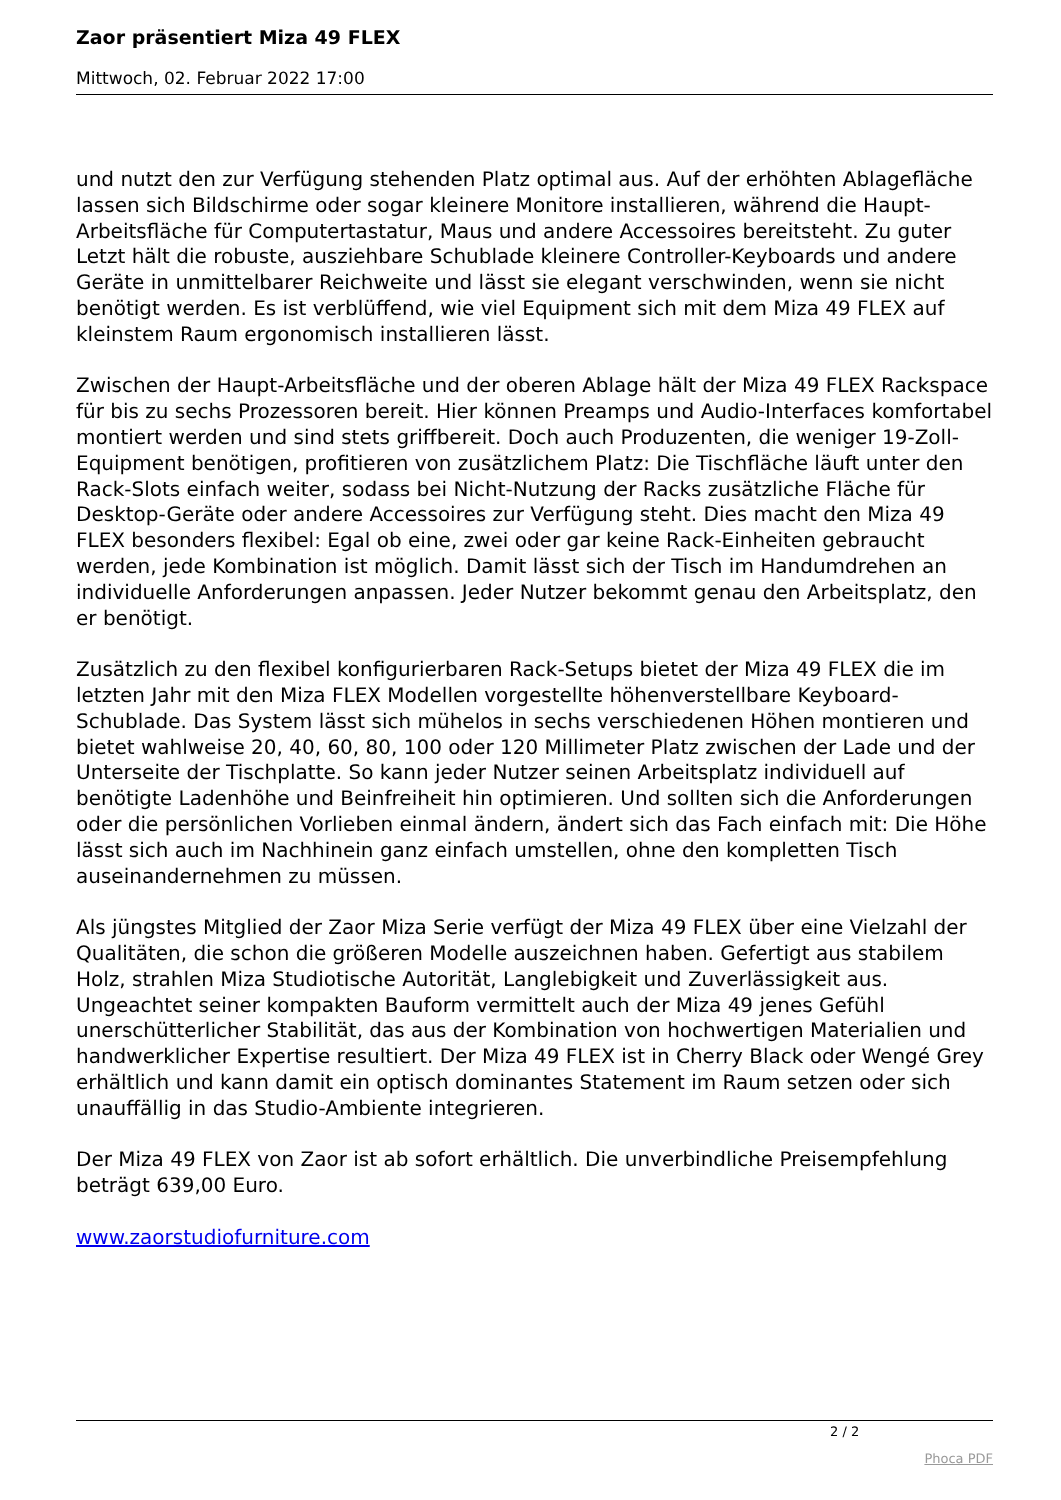Zaor präsentiert Miza 49 FLEX
Mittwoch, 02. Februar 2022 17:00
und nutzt den zur Verfügung stehenden Platz optimal aus. Auf der erhöhten Ablagefläche lassen sich Bildschirme oder sogar kleinere Monitore installieren, während die Haupt-Arbeitsfläche für Computertastatur, Maus und andere Accessoires bereitsteht. Zu guter Letzt hält die robuste, ausziehbare Schublade kleinere Controller-Keyboards und andere Geräte in unmittelbarer Reichweite und lässt sie elegant verschwinden, wenn sie nicht benötigt werden. Es ist verblüffend, wie viel Equipment sich mit dem Miza 49 FLEX auf kleinstem Raum ergonomisch installieren lässt.
Zwischen der Haupt-Arbeitsfläche und der oberen Ablage hält der Miza 49 FLEX Rackspace für bis zu sechs Prozessoren bereit. Hier können Preamps und Audio-Interfaces komfortabel montiert werden und sind stets griffbereit. Doch auch Produzenten, die weniger 19-Zoll-Equipment benötigen, profitieren von zusätzlichem Platz: Die Tischfläche läuft unter den Rack-Slots einfach weiter, sodass bei Nicht-Nutzung der Racks zusätzliche Fläche für Desktop-Geräte oder andere Accessoires zur Verfügung steht. Dies macht den Miza 49 FLEX besonders flexibel: Egal ob eine, zwei oder gar keine Rack-Einheiten gebraucht werden, jede Kombination ist möglich. Damit lässt sich der Tisch im Handumdrehen an individuelle Anforderungen anpassen. Jeder Nutzer bekommt genau den Arbeitsplatz, den er benötigt.
Zusätzlich zu den flexibel konfigurierbaren Rack-Setups bietet der Miza 49 FLEX die im letzten Jahr mit den Miza FLEX Modellen vorgestellte höhenverstellbare Keyboard-Schublade. Das System lässt sich mühelos in sechs verschiedenen Höhen montieren und bietet wahlweise 20, 40, 60, 80, 100 oder 120 Millimeter Platz zwischen der Lade und der Unterseite der Tischplatte. So kann jeder Nutzer seinen Arbeitsplatz individuell auf benötigte Ladenhöhe und Beinfreiheit hin optimieren. Und sollten sich die Anforderungen oder die persönlichen Vorlieben einmal ändern, ändert sich das Fach einfach mit: Die Höhe lässt sich auch im Nachhinein ganz einfach umstellen, ohne den kompletten Tisch auseinandernehmen zu müssen.
Als jüngstes Mitglied der Zaor Miza Serie verfügt der Miza 49 FLEX über eine Vielzahl der Qualitäten, die schon die größeren Modelle auszeichnen haben. Gefertigt aus stabilem Holz, strahlen Miza Studiotische Autorität, Langlebigkeit und Zuverlässigkeit aus. Ungeachtet seiner kompakten Bauform vermittelt auch der Miza 49 jenes Gefühl unerschütterlicher Stabilität, das aus der Kombination von hochwertigen Materialien und handwerklicher Expertise resultiert. Der Miza 49 FLEX ist in Cherry Black oder Wengé Grey erhältlich und kann damit ein optisch dominantes Statement im Raum setzen oder sich unauffällig in das Studio-Ambiente integrieren.
Der Miza 49 FLEX von Zaor ist ab sofort erhältlich. Die unverbindliche Preisempfehlung beträgt 639,00 Euro.
www.zaorstudiofurniture.com
2 / 2
Phoca PDF